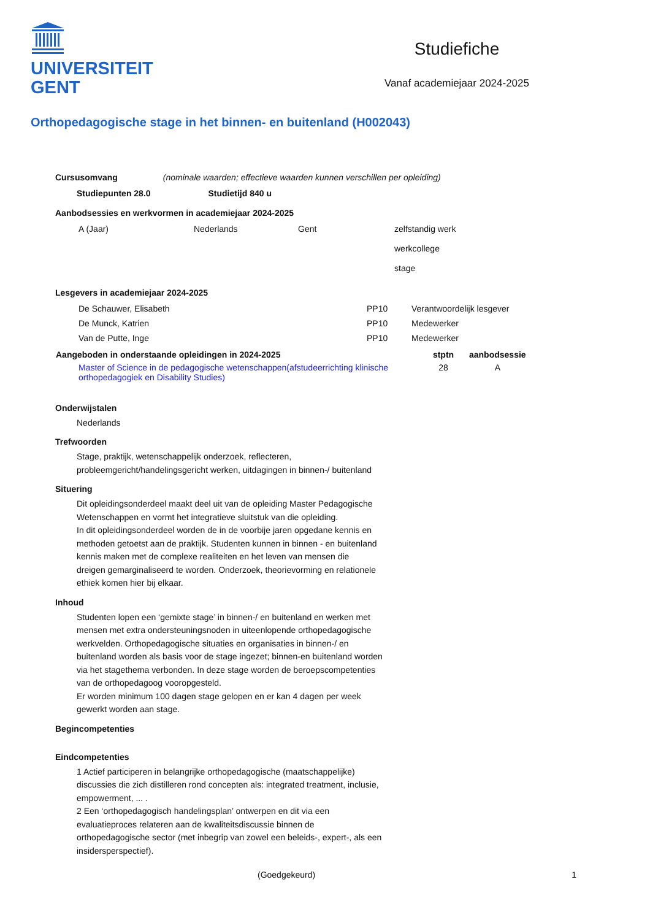UNIVERSITEIT
GENT
Studiefiche
Vanaf academiejaar 2024-2025
Orthopedagogische stage in het binnen- en buitenland (H002043)
Cursusomvang (nominale waarden; effectieve waarden kunnen verschillen per opleiding)
Studiepunten 28.0 Studietijd 840 u
Aanbodsessies en werkvormen in academiejaar 2024-2025
| A (Jaar) | Nederlands | Gent | zelfstandig werk werkcollege stage |
Lesgevers in academiejaar 2024-2025
| De Schauwer, Elisabeth | PP10 | Verantwoordelijk lesgever |
| De Munck, Katrien | PP10 | Medewerker |
| Van de Putte, Inge | PP10 | Medewerker |
| Aangeboden in onderstaande opleidingen in 2024-2025 | stptn | aanbodsessie |
| --- | --- | --- |
| Master of Science in de pedagogische wetenschappen(afstudeerrichting klinische orthopedagogiek en Disability Studies) | 28 | A |
Onderwijstalen
Nederlands
Trefwoorden
Stage, praktijk, wetenschappelijk onderzoek, reflecteren,
probleemgericht/handelingsgericht werken, uitdagingen in binnen-/ buitenland
Situering
Dit opleidingsonderdeel maakt deel uit van de opleiding Master Pedagogische Wetenschappen en vormt het integratieve sluitstuk van die opleiding.
In dit opleidingsonderdeel worden de in de voorbije jaren opgedane kennis en methoden getoetst aan de praktijk. Studenten kunnen in binnen - en buitenland kennis maken met de complexe realiteiten en het leven van mensen die dreigen gemarginaliseerd te worden. Onderzoek, theorievorming en relationele ethiek komen hier bij elkaar.
Inhoud
Studenten lopen een ‘gemixte stage’ in binnen-/ en buitenland en werken met mensen met extra ondersteuningsnoden in uiteenlopende orthopedagogische werkvelden. Orthopedagogische situaties en organisaties in binnen-/ en buitenland worden als basis voor de stage ingezet; binnen-en buitenland worden via het stagethema verbonden. In deze stage worden de beroepscompetenties van de orthopedagoog vooropgesteld.
Er worden minimum 100 dagen stage gelopen en er kan 4 dagen per week gewerkt worden aan stage.
Begincompetenties
Eindcompetenties
1 Actief participeren in belangrijke orthopedagogische (maatschappelijke) discussies die zich distilleren rond concepten als: integrated treatment, inclusie, empowerment, ... .
2 Een ‘orthopedagogisch handelingsplan’ ontwerpen en dit via een evaluatieproces relateren aan de kwaliteitsdiscussie binnen de orthopedagogische sector (met inbegrip van zowel een beleids-, expert-, als een insidersperspectief).
(Goedgekeurd) 1